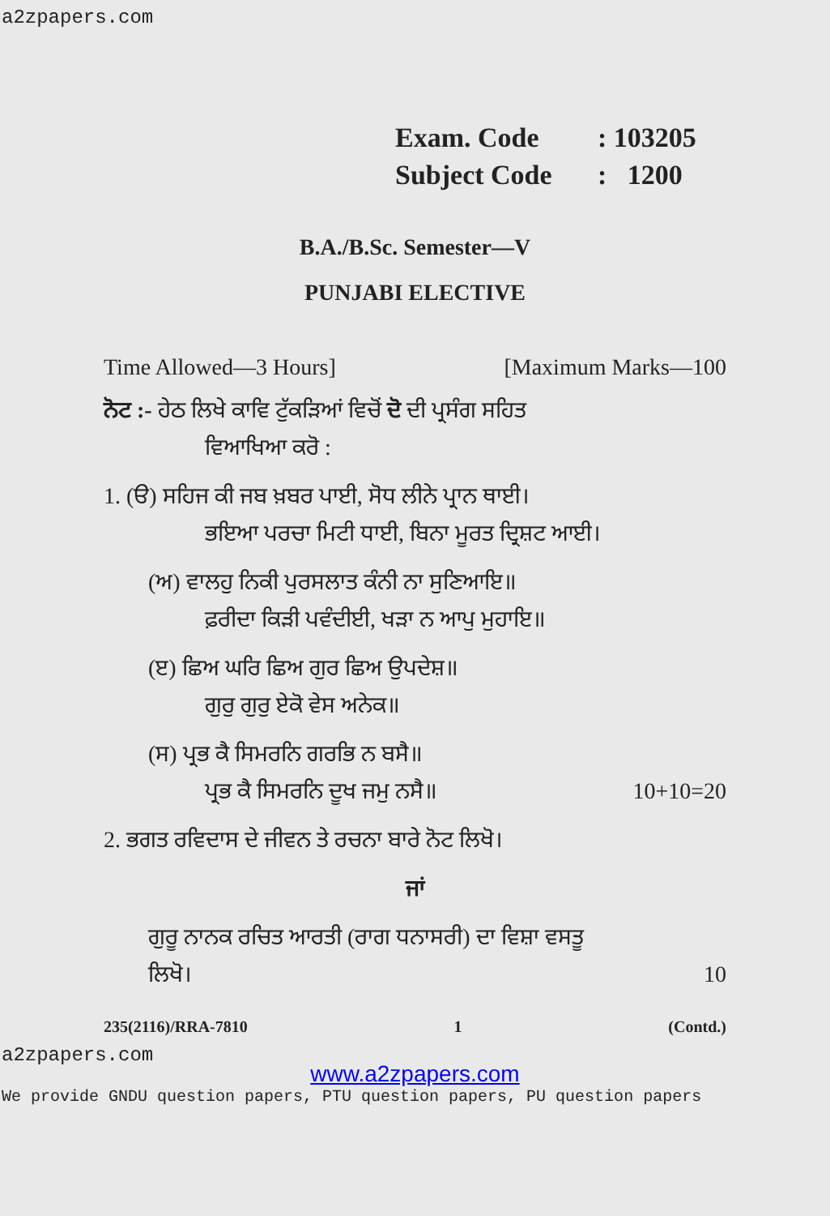a2zpapers.com
Exam. Code: 103205
Subject Code: 1200
B.A./B.Sc. Semester—V
PUNJABI ELECTIVE
Time Allowed—3 Hours] [Maximum Marks—100
ਨੋਟ :- ਹੇਠ ਲਿਖੇ ਕਾਵਿ ਟੁੱਕੜਿਆਂ ਵਿਚੋਂ ਦੋ ਦੀ ਪ੍ਰਸੰਗ ਸਹਿਤ
ਵਿਆਖਿਆ ਕਰੋ :
1. (ੳ) ਸਹਿਜ ਕੀ ਜਬ ਖ਼ਬਰ ਪਾਈ, ਸੋਧ ਲੀਨੇ ਪ੍ਰਾਨ ਥਾਈ।
ਭਇਆ ਪਰਚਾ ਮਿਟੀ ਧਾਈ, ਬਿਨਾ ਮੂਰਤ ਦ੍ਰਿਸ਼ਟ ਆਈ।
(ਅ) ਵਾਲਹੁ ਨਿਕੀ ਪੁਰਸਲਾਤ ਕੰਨੀ ਨਾ ਸੁਣਿਆਇ॥
ਫ਼ਰੀਦਾ ਕਿੜੀ ਪਵੰਦੀਈ, ਖੜਾ ਨ ਆਪੁ ਮੁਹਾਇ॥
(ੲ) ਛਿਅ ਘਰਿ ਛਿਅ ਗੁਰ ਛਿਅ ਉਪਦੇਸ਼॥
ਗੁਰੁ ਗੁਰੁ ਏਕੋ ਵੇਸ ਅਨੇਕ॥
(ਸ) ਪ੍ਰਭ ਕੈ ਸਿਮਰਨਿ ਗਰਭਿ ਨ ਬਸੈ॥
ਪ੍ਰਭ ਕੈ ਸਿਮਰਨਿ ਦੂਖ ਜਮੁ ਨਸੈ॥ 10+10=20
2. ਭਗਤ ਰਵਿਦਾਸ ਦੇ ਜੀਵਨ ਤੇ ਰਚਨਾ ਬਾਰੇ ਨੋਟ ਲਿਖੋ।
ਜਾਂ
ਗੁਰੂ ਨਾਨਕ ਰਚਿਤ ਆਰਤੀ (ਰਾਗ ਧਨਾਸਰੀ) ਦਾ ਵਿਸ਼ਾ ਵਸਤੂ
ਲਿਖੋ। 10
235(2116)/RRA-7810 1 (Contd.)
a2zpapers.com
www.a2zpapers.com
We provide GNDU question papers, PTU question papers, PU question papers